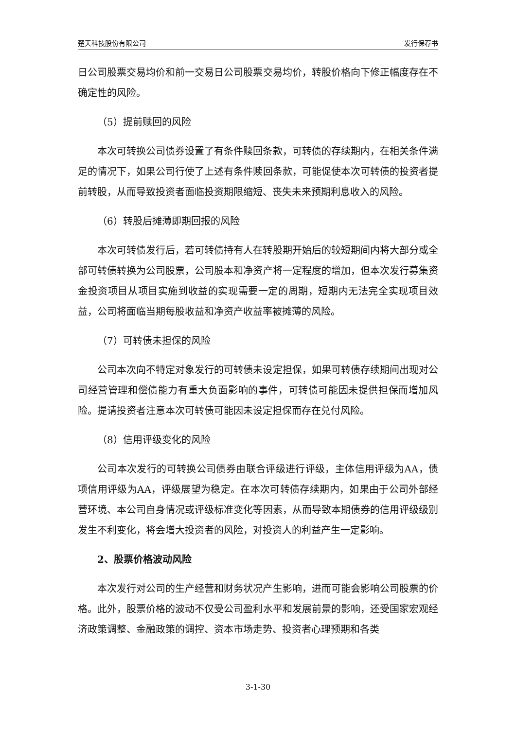楚天科技股份有限公司 发行保荐书
日公司股票交易均价和前一交易日公司股票交易均价，转股价格向下修正幅度存在不确定性的风险。
（5）提前赎回的风险
本次可转换公司债券设置了有条件赎回条款，可转债的存续期内，在相关条件满足的情况下，如果公司行使了上述有条件赎回条款，可能促使本次可转债的投资者提前转股，从而导致投资者面临投资期限缩短、丧失未来预期利息收入的风险。
（6）转股后摊薄即期回报的风险
本次可转债发行后，若可转债持有人在转股期开始后的较短期间内将大部分或全部可转债转换为公司股票，公司股本和净资产将一定程度的增加，但本次发行募集资金投资项目从项目实施到收益的实现需要一定的周期，短期内无法完全实现项目效益，公司将面临当期每股收益和净资产收益率被摊薄的风险。
（7）可转债未担保的风险
公司本次向不特定对象发行的可转债未设定担保，如果可转债存续期间出现对公司经营管理和偿债能力有重大负面影响的事件，可转债可能因未提供担保而增加风险。提请投资者注意本次可转债可能因未设定担保而存在兑付风险。
（8）信用评级变化的风险
公司本次发行的可转换公司债券由联合评级进行评级，主体信用评级为AA，债项信用评级为AA，评级展望为稳定。在本次可转债存续期内，如果由于公司外部经营环境、本公司自身情况或评级标准变化等因素，从而导致本期债券的信用评级级别发生不利变化，将会增大投资者的风险，对投资人的利益产生一定影响。
2、股票价格波动风险
本次发行对公司的生产经营和财务状况产生影响，进而可能会影响公司股票的价格。此外，股票价格的波动不仅受公司盈利水平和发展前景的影响，还受国家宏观经济政策调整、金融政策的调控、资本市场走势、投资者心理预期和各类
3-1-30